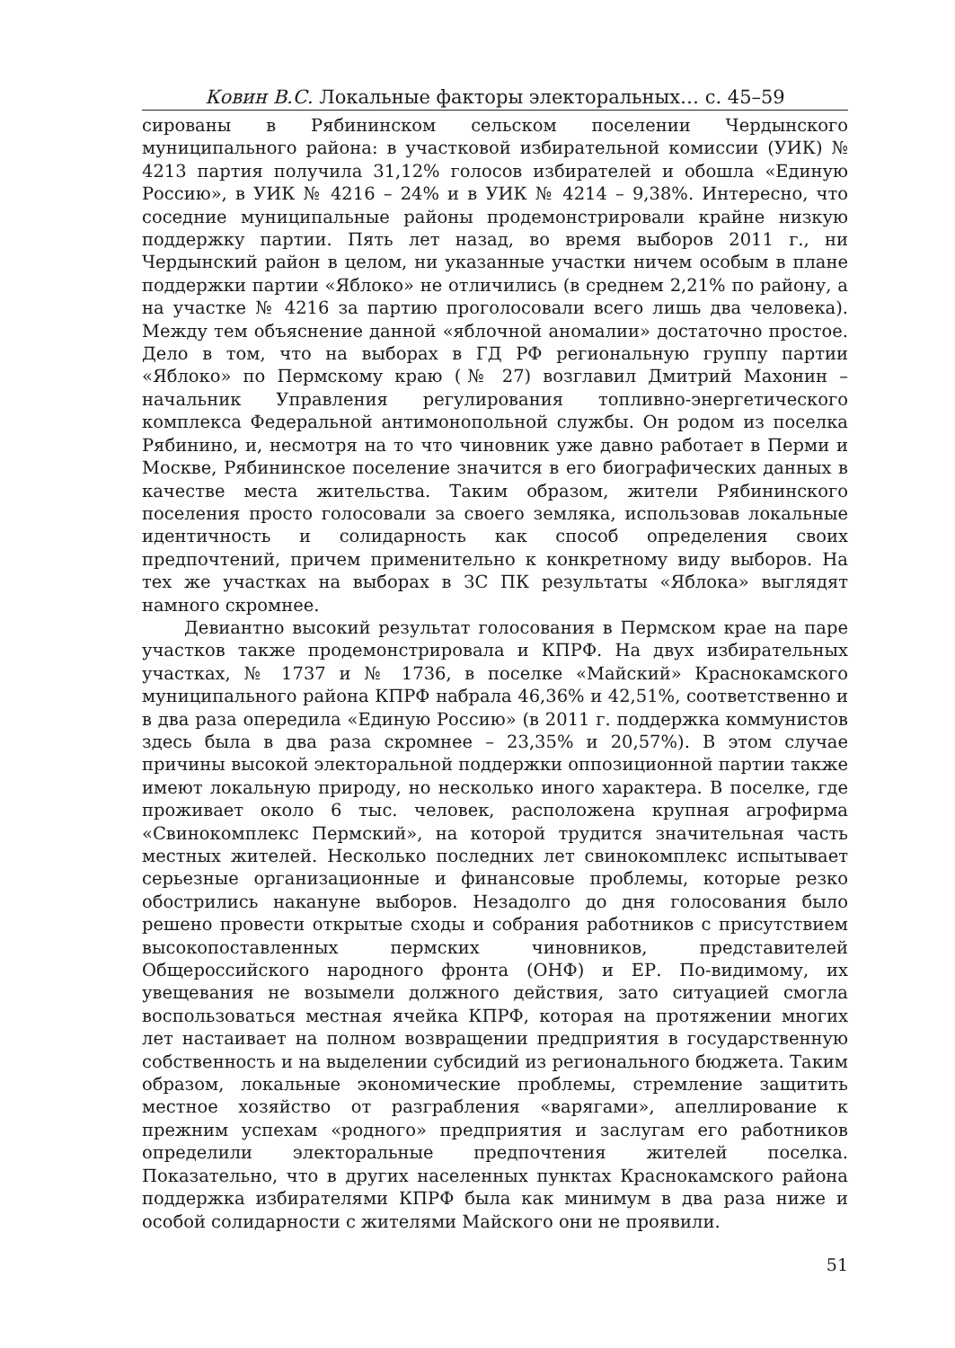Ковин В.С. Локальные факторы электоральных… с. 45–59
сированы в Рябининском сельском поселении Чердынского муниципального района: в участковой избирательной комиссии (УИК) № 4213 партия получила 31,12% голосов избирателей и обошла «Единую Россию», в УИК № 4216 – 24% и в УИК № 4214 – 9,38%. Интересно, что соседние муниципальные районы продемонстрировали крайне низкую поддержку партии. Пять лет назад, во время выборов 2011 г., ни Чердынский район в целом, ни указанные участки ничем особым в плане поддержки партии «Яблоко» не отличились (в среднем 2,21% по району, а на участке № 4216 за партию проголосовали всего лишь два человека). Между тем объяснение данной «яблочной аномалии» достаточно простое. Дело в том, что на выборах в ГД РФ региональную группу партии «Яблоко» по Пермскому краю (№ 27) возглавил Дмитрий Махонин – начальник Управления регулирования топливно-энергетического комплекса Федеральной антимонопольной службы. Он родом из поселка Рябинино, и, несмотря на то что чиновник уже давно работает в Перми и Москве, Рябининское поселение значится в его биографических данных в качестве места жительства. Таким образом, жители Рябининского поселения просто голосовали за своего земляка, использовав локальные идентичность и солидарность как способ определения своих предпочтений, причем применительно к конкретному виду выборов. На тех же участках на выборах в ЗС ПК результаты «Яблока» выглядят намного скромнее.
Девиантно высокий результат голосования в Пермском крае на паре участков также продемонстрировала и КПРФ. На двух избирательных участках, № 1737 и № 1736, в поселке «Майский» Краснокамского муниципального района КПРФ набрала 46,36% и 42,51%, соответственно и в два раза опередила «Единую Россию» (в 2011 г. поддержка коммунистов здесь была в два раза скромнее – 23,35% и 20,57%). В этом случае причины высокой электоральной поддержки оппозиционной партии также имеют локальную природу, но несколько иного характера. В поселке, где проживает около 6 тыс. человек, расположена крупная агрофирма «Свинокомплекс Пермский», на которой трудится значительная часть местных жителей. Несколько последних лет свинокомплекс испытывает серьезные организационные и финансовые проблемы, которые резко обострились накануне выборов. Незадолго до дня голосования было решено провести открытые сходы и собрания работников с присутствием высокопоставленных пермских чиновников, представителей Общероссийского народного фронта (ОНФ) и ЕР. По-видимому, их увещевания не возымели должного действия, зато ситуацией смогла воспользоваться местная ячейка КПРФ, которая на протяжении многих лет настаивает на полном возвращении предприятия в государственную собственность и на выделении субсидий из регионального бюджета. Таким образом, локальные экономические проблемы, стремление защитить местное хозяйство от разграбления «варягами», апеллирование к прежним успехам «родного» предприятия и заслугам его работников определили электоральные предпочтения жителей поселка. Показательно, что в других населенных пунктах Краснокамского района поддержка избирателями КПРФ была как минимум в два раза ниже и особой солидарности с жителями Майского они не проявили.
51